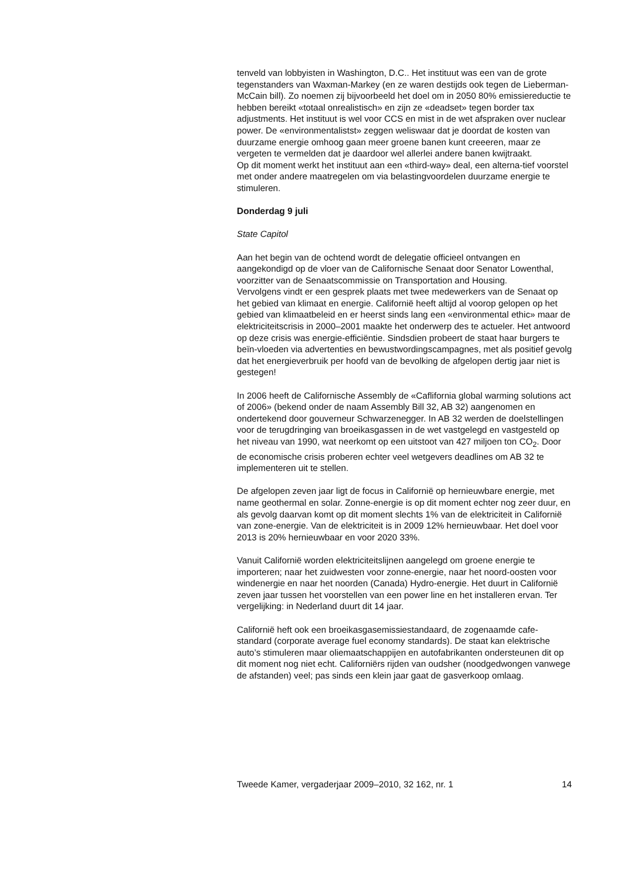tenveld van lobbyisten in Washington, D.C.. Het instituut was een van de grote tegenstanders van Waxman-Markey (en ze waren destijds ook tegen de Lieberman-McCain bill). Zo noemen zij bijvoorbeeld het doel om in 2050 80% emissiereductie te hebben bereikt «totaal onrealistisch» en zijn ze «deadset» tegen border tax adjustments. Het instituut is wel voor CCS en mist in de wet afspraken over nuclear power. De «environmentalistst» zeggen weliswaar dat je doordat de kosten van duurzame energie omhoog gaan meer groene banen kunt creeeren, maar ze vergeten te vermelden dat je daardoor wel allerlei andere banen kwijtraakt.
Op dit moment werkt het instituut aan een «third-way» deal, een alterna-tief voorstel met onder andere maatregelen om via belastingvoordelen duurzame energie te stimuleren.
Donderdag 9 juli
State Capitol
Aan het begin van de ochtend wordt de delegatie officieel ontvangen en aangekondigd op de vloer van de Californische Senaat door Senator Lowenthal, voorzitter van de Senaatscommissie on Transportation and Housing.
Vervolgens vindt er een gesprek plaats met twee medewerkers van de Senaat op het gebied van klimaat en energie. Californië heeft altijd al voorop gelopen op het gebied van klimaatbeleid en er heerst sinds lang een «environmental ethic» maar de elektriciteitscrisis in 2000–2001 maakte het onderwerp des te actueler. Het antwoord op deze crisis was energie-efficiëntie. Sindsdien probeert de staat haar burgers te beïn-vloeden via advertenties en bewustwordingscampagnes, met als positief gevolg dat het energieverbruik per hoofd van de bevolking de afgelopen dertig jaar niet is gestegen!
In 2006 heeft de Californische Assembly de «Caflifornia global warming solutions act of 2006» (bekend onder de naam Assembly Bill 32, AB 32) aangenomen en ondertekend door gouverneur Schwarzenegger. In AB 32 werden de doelstellingen voor de terugdringing van broeikasgassen in de wet vastgelegd en vastgesteld op het niveau van 1990, wat neerkomt op een uitstoot van 427 miljoen ton CO<sub>2</sub>. Door de economische crisis proberen echter veel wetgevers deadlines om AB 32 te implementeren uit te stellen.
De afgelopen zeven jaar ligt de focus in Californië op hernieuwbare energie, met name geothermal en solar. Zonne-energie is op dit moment echter nog zeer duur, en als gevolg daarvan komt op dit moment slechts 1% van de elektriciteit in Californië van zone-energie. Van de elektriciteit is in 2009 12% hernieuwbaar. Het doel voor 2013 is 20% hernieuwbaar en voor 2020 33%.
Vanuit Californië worden elektriciteitslijnen aangelegd om groene energie te importeren; naar het zuidwesten voor zonne-energie, naar het noord-oosten voor windenergie en naar het noorden (Canada) Hydro-energie. Het duurt in Californië zeven jaar tussen het voorstellen van een power line en het installeren ervan. Ter vergelijking: in Nederland duurt dit 14 jaar.
Californië heft ook een broeikasgasemissiestandaard, de zogenaamde cafe-standard (corporate average fuel economy standards). De staat kan elektrische auto’s stimuleren maar oliemaatschappijen en autofabrikanten ondersteunen dit op dit moment nog niet echt. Californiërs rijden van oudsher (noodgedwongen vanwege de afstanden) veel; pas sinds een klein jaar gaat de gasverkoop omlaag.
Tweede Kamer, vergaderjaar 2009–2010, 32 162, nr. 1 14